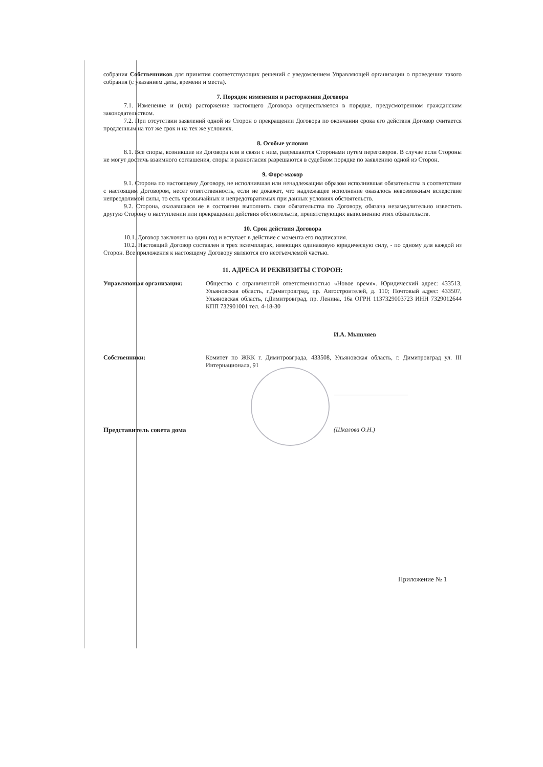собрания Собственников для принятия соответствующих решений с уведомлением Управляющей организации о проведении такого собрания (с указанием даты, времени и места).
7. Порядок изменения и расторжения Договора
7.1. Изменение и (или) расторжение настоящего Договора осуществляется в порядке, предусмотренном гражданским законодательством.
7.2. При отсутствии заявлений одной из Сторон о прекращении Договора по окончании срока его действия Договор считается продленным на тот же срок и на тех же условиях.
8. Особые условия
8.1. Все споры, возникшие из Договора или в связи с ним, разрешаются Сторонами путем переговоров. В случае если Стороны не могут достичь взаимного соглашения, споры и разногласия разрешаются в судебном порядке по заявлению одной из Сторон.
9. Форс-мажор
9.1. Сторона по настоящему Договору, не исполнившая или ненадлежащим образом исполнившая обязательства в соответствии с настоящим Договором, несет ответственность, если не докажет, что надлежащее исполнение оказалось невозможным вследствие непреодолимой силы, то есть чрезвычайных и непредотвратимых при данных условиях обстоятельств.
9.2. Сторона, оказавшаяся не в состоянии выполнить свои обязательства по Договору, обязана незамедлительно известить другую Сторону о наступлении или прекращении действия обстоятельств, препятствующих выполнению этих обязательств.
10. Срок действия Договора
10.1. Договор заключен на один год и вступает в действие с момента его подписания.
10.2. Настоящий Договор составлен в трех экземплярах, имеющих одинаковую юридическую силу, - по одному для каждой из Сторон. Все приложения к настоящему Договору являются его неотъемлемой частью.
11. АДРЕСА И РЕКВИЗИТЫ СТОРОН:
Управляющая организация: Общество с ограниченной ответственностью «Новое время». Юридический адрес: 433513, Ульяновская область, г.Димитровград, пр. Автостроителей, д. 110; Почтовый адрес: 433507, Ульяновская область, г.Димитровград, пр. Ленина, 16а ОГРН 1137329003723 ИНН 7329012644 КПП 732901001 тел. 4-18-30
И.А. Мышляев
Собственники: Комитет по ЖКК г. Димитровграда, 433508, Ульяновская область, г. Димитровград ул. III Интернационала, 91
Представитель совета дома (Шкалова О.Н.)
Приложение № 1